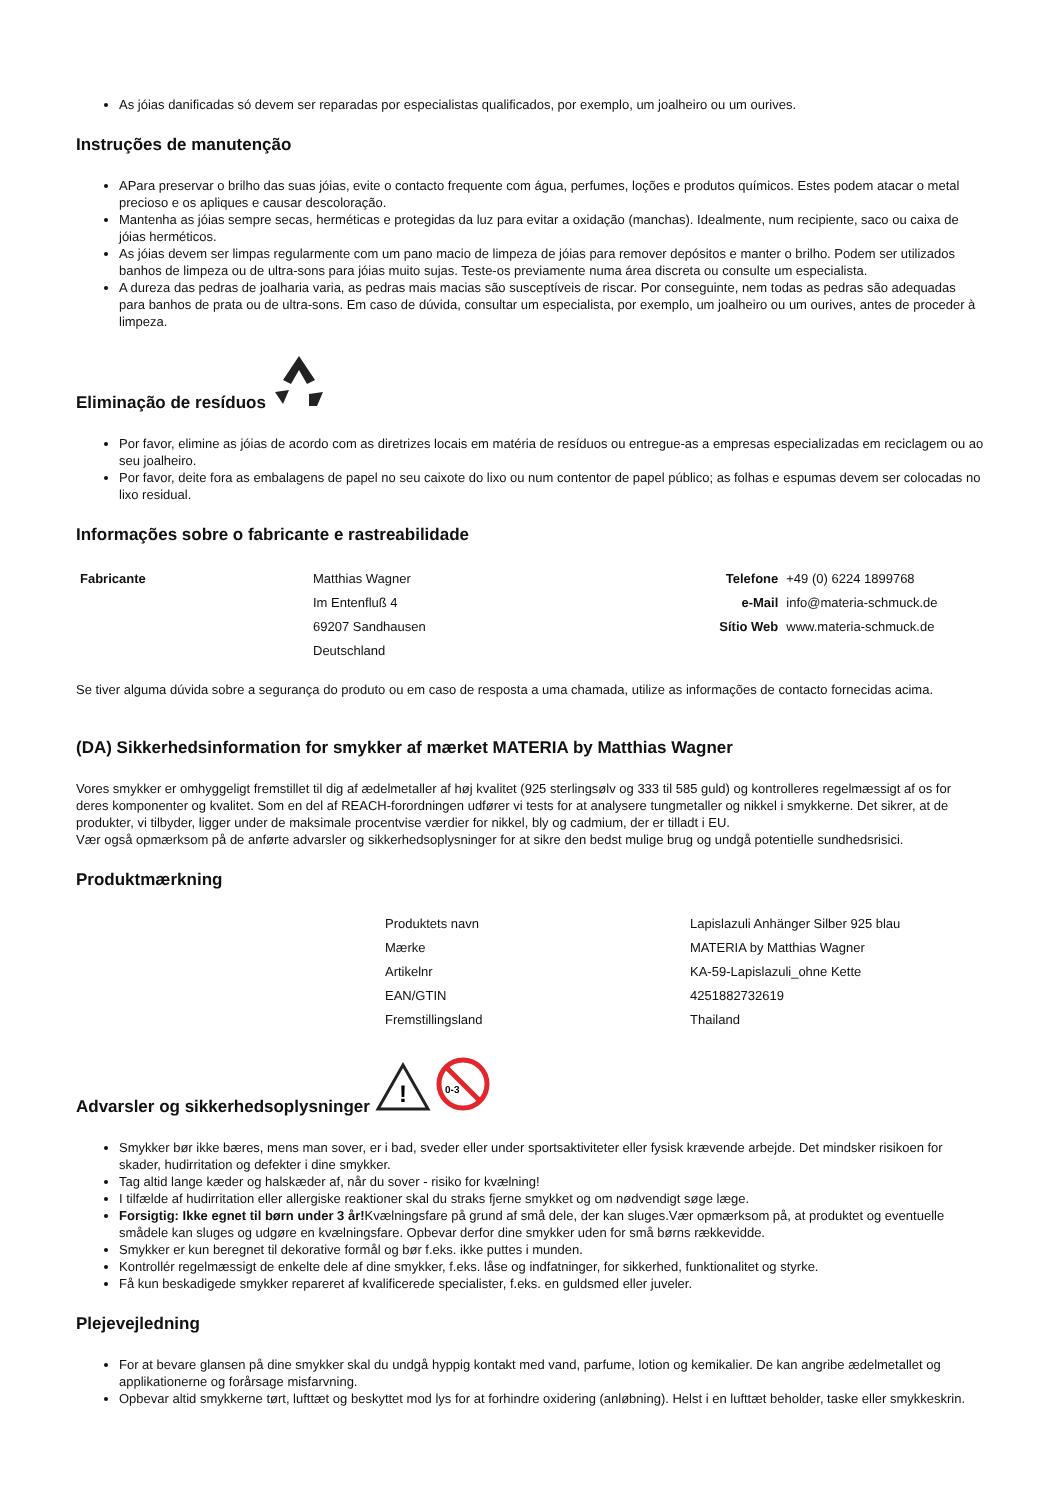As jóias danificadas só devem ser reparadas por especialistas qualificados, por exemplo, um joalheiro ou um ourives.
Instruções de manutenção
APara preservar o brilho das suas jóias, evite o contacto frequente com água, perfumes, loções e produtos químicos. Estes podem atacar o metal precioso e os apliques e causar descoloração.
Mantenha as jóias sempre secas, herméticas e protegidas da luz para evitar a oxidação (manchas). Idealmente, num recipiente, saco ou caixa de jóias herméticos.
As jóias devem ser limpas regularmente com um pano macio de limpeza de jóias para remover depósitos e manter o brilho. Podem ser utilizados banhos de limpeza ou de ultra-sons para jóias muito sujas. Teste-os previamente numa área discreta ou consulte um especialista.
A dureza das pedras de joalharia varia, as pedras mais macias são susceptíveis de riscar. Por conseguinte, nem todas as pedras são adequadas para banhos de prata ou de ultra-sons. Em caso de dúvida, consultar um especialista, por exemplo, um joalheiro ou um ourives, antes de proceder à limpeza.
Eliminação de resíduos
Por favor, elimine as jóias de acordo com as diretrizes locais em matéria de resíduos ou entregue-as a empresas especializadas em reciclagem ou ao seu joalheiro.
Por favor, deite fora as embalagens de papel no seu caixote do lixo ou num contentor de papel público; as folhas e espumas devem ser colocadas no lixo residual.
Informações sobre o fabricante e rastreabilidade
| Fabricante | Matthias Wagner | Telefone | +49 (0) 6224 1899768 |
| | Im Entenfluß 4 | e-Mail | info@materia-schmuck.de |
| | 69207 Sandhausen | Sítio Web | www.materia-schmuck.de |
| | Deutschland | | |
Se tiver alguma dúvida sobre a segurança do produto ou em caso de resposta a uma chamada, utilize as informações de contacto fornecidas acima.
(DA) Sikkerhedsinformation for smykker af mærket MATERIA by Matthias Wagner
Vores smykker er omhyggeligt fremstillet til dig af ædelmetaller af høj kvalitet (925 sterlingsølv og 333 til 585 guld) og kontrolleres regelmæssigt af os for deres komponenter og kvalitet. Som en del af REACH-forordningen udfører vi tests for at analysere tungmetaller og nikkel i smykkerne. Det sikrer, at de produkter, vi tilbyder, ligger under de maksimale procentvise værdier for nikkel, bly og cadmium, der er tilladt i EU.
Vær også opmærksom på de anførte advarsler og sikkerhedsoplysninger for at sikre den bedst mulige brug og undgå potentielle sundhedsrisici.
Produktmærkning
| Produktets navn | Lapislazuli Anhänger Silber 925 blau |
| Mærke | MATERIA by Matthias Wagner |
| Artikelnr | KA-59-Lapislazuli_ohne Kette |
| EAN/GTIN | 4251882732619 |
| Fremstillingsland | Thailand |
Advarsler og sikkerhedsoplysninger
!
0-3
Smykker bør ikke bæres, mens man sover, er i bad, sveder eller under sportsaktiviteter eller fysisk krævende arbejde. Det mindsker risikoen for skader, hudirritation og defekter i dine smykker.
Tag altid lange kæder og halskæder af, når du sover - risiko for kvælning!
I tilfælde af hudirritation eller allergiske reaktioner skal du straks fjerne smykket og om nødvendigt søge læge.
Forsigtig: Ikke egnet til børn under 3 år!Kvælningsfare på grund af små dele, der kan sluges.Vær opmærksom på, at produktet og eventuelle smådele kan sluges og udgøre en kvælningsfare. Opbevar derfor dine smykker uden for små børns rækkevidde.
Smykker er kun beregnet til dekorative formål og bør f.eks. ikke puttes i munden.
Kontrollér regelmæssigt de enkelte dele af dine smykker, f.eks. låse og indfatninger, for sikkerhed, funktionalitet og styrke.
Få kun beskadigede smykker repareret af kvalificerede specialister, f.eks. en guldsmed eller juveler.
Plejevejledning
For at bevare glansen på dine smykker skal du undgå hyppig kontakt med vand, parfume, lotion og kemikalier. De kan angribe ædelmetallet og applikationerne og forårsage misfarvning.
Opbevar altid smykkerne tørt, lufttæt og beskyttet mod lys for at forhindre oxidering (anløbning). Helst i en lufttæt beholder, taske eller smykkeskrin.